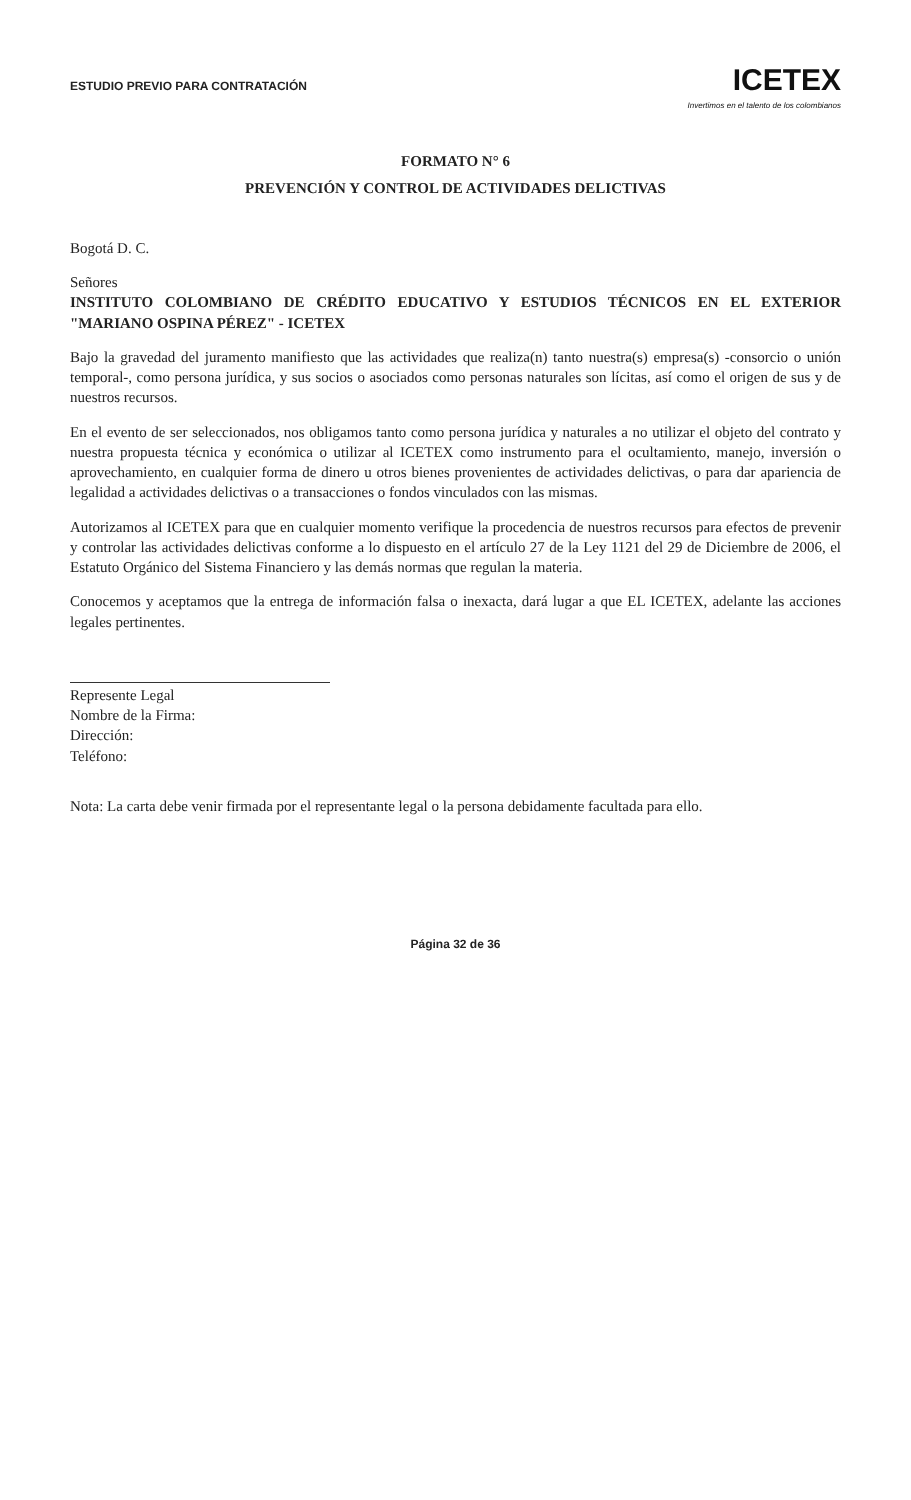ESTUDIO PREVIO PARA CONTRATACIÓN
ICETEX
Invertimos en el talento de los colombianos
FORMATO N° 6
PREVENCIÓN Y CONTROL DE ACTIVIDADES DELICTIVAS
Bogotá D. C.
Señores
INSTITUTO COLOMBIANO DE CRÉDITO EDUCATIVO Y ESTUDIOS TÉCNICOS EN EL EXTERIOR "MARIANO OSPINA PÉREZ" - ICETEX
Bajo la gravedad del juramento manifiesto que las actividades que realiza(n) tanto nuestra(s) empresa(s) -consorcio o unión temporal-, como persona jurídica, y sus socios o asociados como personas naturales son lícitas, así como el origen de sus y de nuestros recursos.
En el evento de ser seleccionados, nos obligamos tanto como persona jurídica y naturales a no utilizar el objeto del contrato y nuestra propuesta técnica y económica o utilizar al ICETEX como instrumento para el ocultamiento, manejo, inversión o aprovechamiento, en cualquier forma de dinero u otros bienes provenientes de actividades delictivas, o para dar apariencia de legalidad a actividades delictivas o a transacciones o fondos vinculados con las mismas.
Autorizamos al ICETEX para que en cualquier momento verifique la procedencia de nuestros recursos para efectos de prevenir y controlar las actividades delictivas conforme a lo dispuesto en el artículo 27 de la Ley 1121 del 29 de Diciembre de 2006, el Estatuto Orgánico del Sistema Financiero y las demás normas que regulan la materia.
Conocemos y aceptamos que la entrega de información falsa o inexacta, dará lugar a que EL ICETEX, adelante las acciones legales pertinentes.
Represente Legal
Nombre de la Firma:
Dirección:
Teléfono:
Nota: La carta debe venir firmada por el representante legal o la persona debidamente facultada para ello.
Página 32 de 36